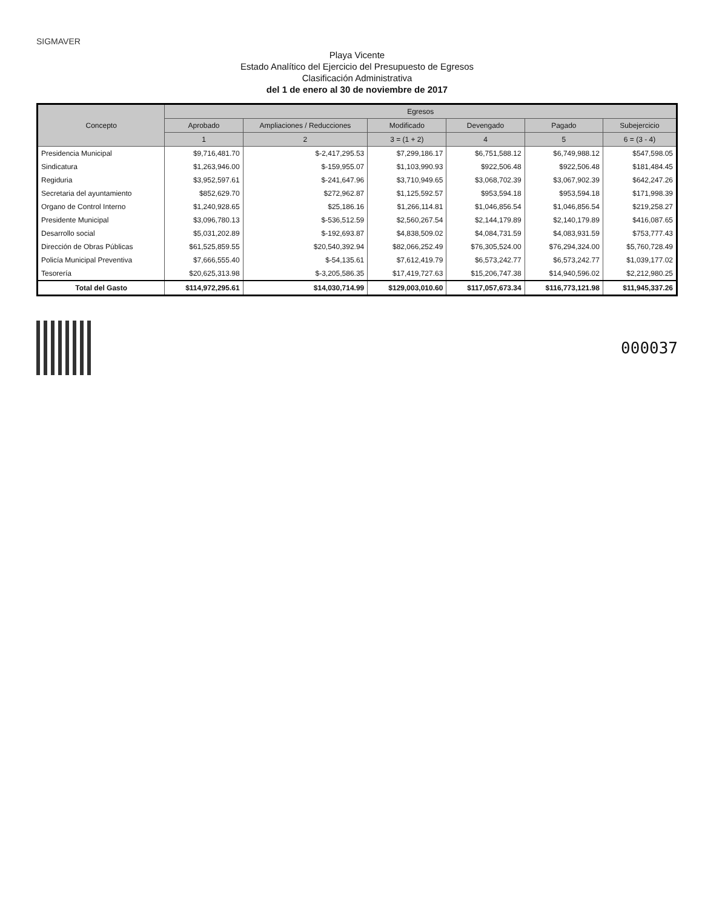SIGMAVER
Playa Vicente
Estado Analítico del Ejercicio del Presupuesto de Egresos
Clasificación Administrativa
del 1 de enero al 30 de noviembre de 2017
| Concepto | Egresos | | | | | |
| --- | --- | --- | --- | --- | --- | --- |
| | Aprobado | Ampliaciones / Reducciones | Modificado | Devengado | Pagado | Subejercicio |
| | 1 | 2 | 3 = (1 + 2) | 4 | 5 | 6 = (3 - 4) |
| Presidencia Municipal | $9,716,481.70 | $-2,417,295.53 | $7,299,186.17 | $6,751,588.12 | $6,749,988.12 | $547,598.05 |
| Sindicatura | $1,263,946.00 | $-159,955.07 | $1,103,990.93 | $922,506.48 | $922,506.48 | $181,484.45 |
| Regiduria | $3,952,597.61 | $-241,647.96 | $3,710,949.65 | $3,068,702.39 | $3,067,902.39 | $642,247.26 |
| Secretaria del ayuntamiento | $852,629.70 | $272,962.87 | $1,125,592.57 | $953,594.18 | $953,594.18 | $171,998.39 |
| Organo de Control Interno | $1,240,928.65 | $25,186.16 | $1,266,114.81 | $1,046,856.54 | $1,046,856.54 | $219,258.27 |
| Presidente Municipal | $3,096,780.13 | $-536,512.59 | $2,560,267.54 | $2,144,179.89 | $2,140,179.89 | $416,087.65 |
| Desarrollo social | $5,031,202.89 | $-192,693.87 | $4,838,509.02 | $4,084,731.59 | $4,083,931.59 | $753,777.43 |
| Dirección de Obras Públicas | $61,525,859.55 | $20,540,392.94 | $82,066,252.49 | $76,305,524.00 | $76,294,324.00 | $5,760,728.49 |
| Policía Municipal Preventiva | $7,666,555.40 | $-54,135.61 | $7,612,419.79 | $6,573,242.77 | $6,573,242.77 | $1,039,177.02 |
| Tesorería | $20,625,313.98 | $-3,205,586.35 | $17,419,727.63 | $15,206,747.38 | $14,940,596.02 | $2,212,980.25 |
| Total del Gasto | $114,972,295.61 | $14,030,714.99 | $129,003,010.60 | $117,057,673.34 | $116,773,121.98 | $11,945,337.26 |
000037